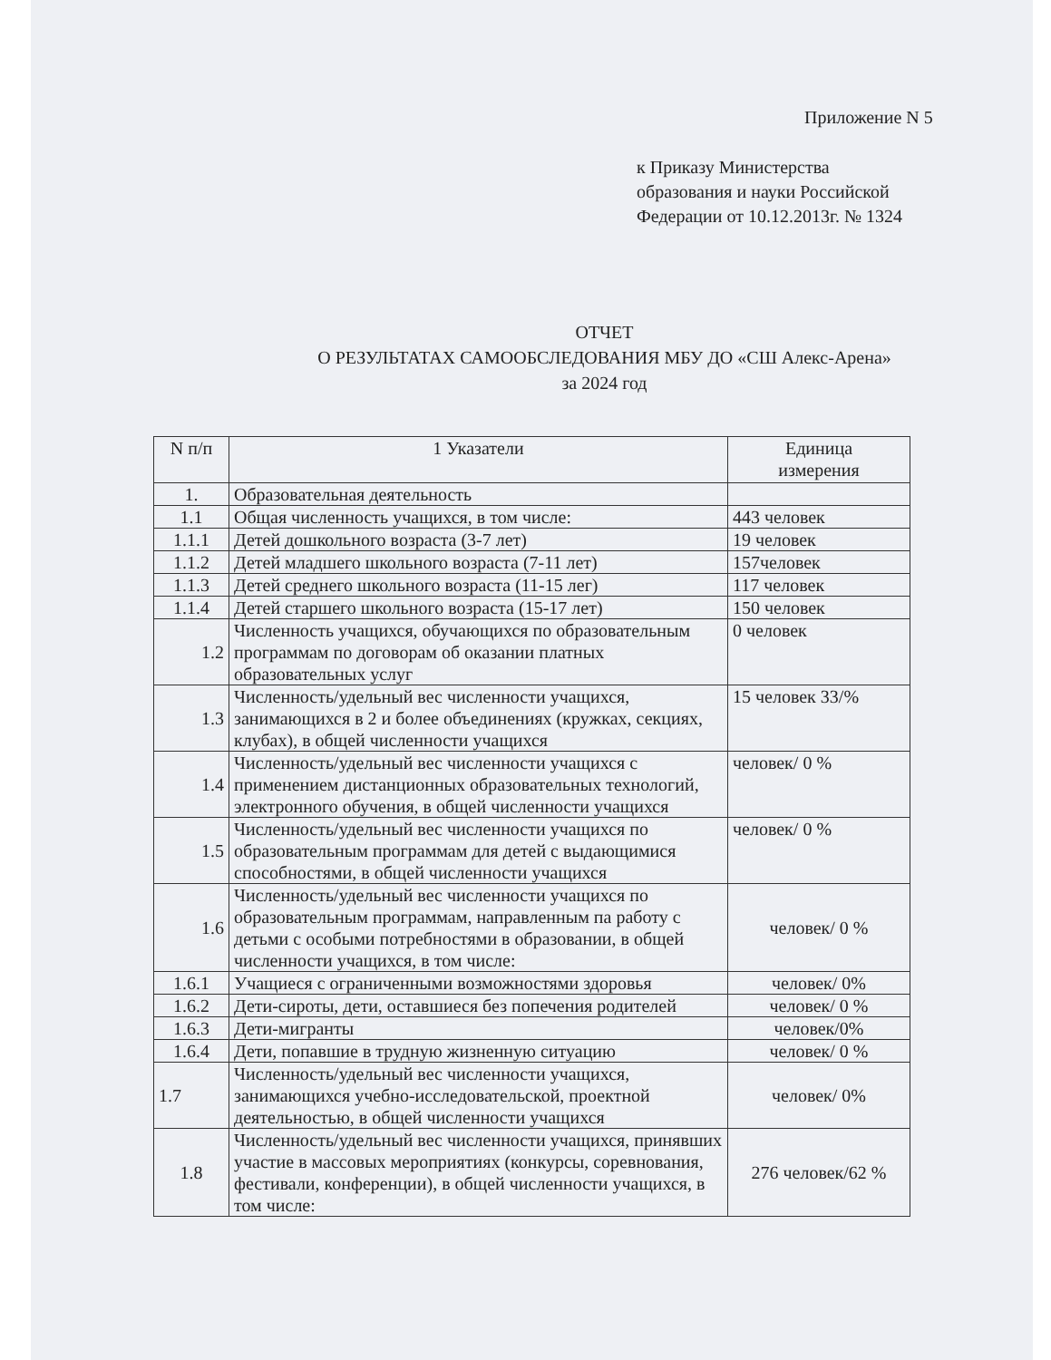Приложение N 5
к Приказу Министерства
образования и науки Российской
Федерации от 10.12.2013г. № 1324
ОТЧЕТ
О РЕЗУЛЬТАТАХ САМООБСЛЕДОВАНИЯ МБУ ДО «СШ Алекс-Арена»
за 2024 год
| N п/п | 1 Указатели | Единица измерения |
| --- | --- | --- |
| 1. | Образовательная деятельность | |
| 1.1 | Общая численность учащихся, в том числе: | 443 человек |
| 1.1.1 | Детей дошкольного возраста (3-7 лет) | 19 человек |
| 1.1.2 | Детей младшего школьного возраста (7-11 лет) | 157человек |
| 1.1.3 | Детей среднего школьного возраста (11-15 лег) | 117 человек |
| 1.1.4 | Детей старшего школьного возраста (15-17 лет) | 150 человек |
| 1.2 | Численность учащихся, обучающихся по образовательным программам по договорам об оказании платных образовательных услуг | 0 человек |
| 1.3 | Численность/удельный вес численности учащихся, занимающихся в 2 и более объединениях (кружках, секциях, клубах), в общей численности учащихся | 15 человек 33/% |
| 1.4 | Численность/удельный вес численности учащихся с применением дистанционных образовательных технологий, электронного обучения, в общей численности учащихся | человек/ 0 % |
| 1.5 | Численность/удельный вес численности учащихся по образовательным программам для детей с выдающимися способностями, в общей численности учащихся | человек/ 0 % |
| 1.6 | Численность/удельный вес численности учащихся по образовательным программам, направленным па работу с детьми с особыми потребностями в образовании, в общей численности учащихся, в том числе: | человек/ 0 % |
| 1.6.1 | Учащиеся с ограниченными возможностями здоровья | человек/ 0% |
| 1.6.2 | Дети-сироты, дети, оставшиеся без попечения родителей | человек/ 0 % |
| 1.6.3 | Дети-мигранты | человек/0% |
| 1.6.4 | Дети, попавшие в трудную жизненную ситуацию | человек/ 0 % |
| 1.7 | Численность/удельный вес численности учащихся, занимающихся учебно-исследовательской, проектной деятельностью, в общей численности учащихся | человек/ 0% |
| 1.8 | Численность/удельный вес численности учащихся, принявших участие в массовых мероприятиях (конкурсы, соревнования, фестивали, конференции), в общей численности учащихся, в том числе: | 276 человек/62 % |